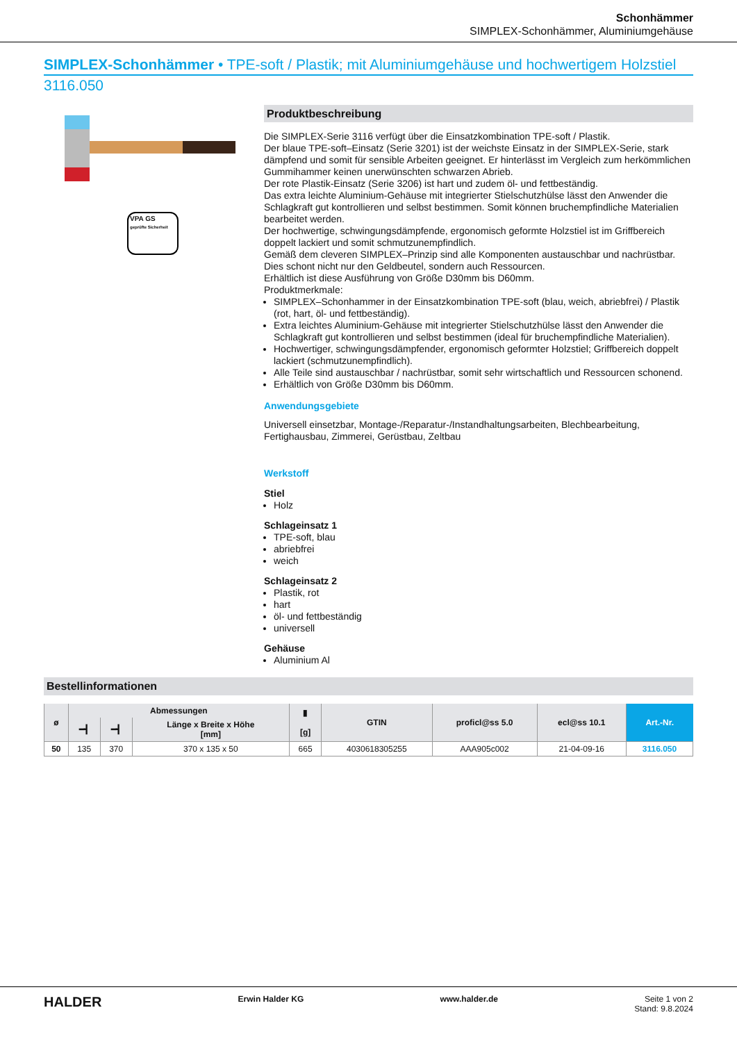Schonhämmer
SIMPLEX-Schonhämmer, Aluminiumgehäuse
SIMPLEX-Schonhämmer • TPE-soft / Plastik; mit Aluminiumgehäuse und hochwertigem Holzstiel
3116.050
VPA GS
geprüfte Sicherheit
Produktbeschreibung
Die SIMPLEX-Serie 3116 verfügt über die Einsatzkombination TPE-soft / Plastik.
Der blaue TPE-soft–Einsatz (Serie 3201) ist der weichste Einsatz in der SIMPLEX-Serie, stark dämpfend und somit für sensible Arbeiten geeignet. Er hinterlässt im Vergleich zum herkömmlichen Gummihammer keinen unerwünschten schwarzen Abrieb.
Der rote Plastik-Einsatz (Serie 3206) ist hart und zudem öl- und fettbeständig.
Das extra leichte Aluminium-Gehäuse mit integrierter Stielschutzhülse lässt den Anwender die Schlagkraft gut kontrollieren und selbst bestimmen. Somit können bruchempfindliche Materialien bearbeitet werden.
Der hochwertige, schwingungsdämpfende, ergonomisch geformte Holzstiel ist im Griffbereich doppelt lackiert und somit schmutzunempfindlich.
Gemäß dem cleveren SIMPLEX–Prinzip sind alle Komponenten austauschbar und nachrüstbar. Dies schont nicht nur den Geldbeutel, sondern auch Ressourcen.
Erhältlich ist diese Ausführung von Größe D30mm bis D60mm.
Produktmerkmale:
SIMPLEX–Schonhammer in der Einsatzkombination TPE-soft (blau, weich, abriebfrei) / Plastik (rot, hart, öl- und fettbeständig).
Extra leichtes Aluminium-Gehäuse mit integrierter Stielschutzhülse lässt den Anwender die Schlagkraft gut kontrollieren und selbst bestimmen (ideal für bruchempfindliche Materialien).
Hochwertiger, schwingungsdämpfender, ergonomisch geformter Holzstiel; Griffbereich doppelt lackiert (schmutzunempfindlich).
Alle Teile sind austauschbar / nachrüstbar, somit sehr wirtschaftlich und Ressourcen schonend.
Erhältlich von Größe D30mm bis D60mm.
Anwendungsgebiete
Universell einsetzbar, Montage-/Reparatur-/Instandhaltungsarbeiten, Blechbearbeitung, Fertighausbau, Zimmerei, Gerüstbau, Zeltbau
Werkstoff
Stiel
Holz
Schlageinsatz 1
TPE-soft, blau
abriebfrei
weich
Schlageinsatz 2
Plastik, rot
hart
öl- und fettbeständig
universell
Gehäuse
Aluminium Al
Bestellinformationen
| ø | Abmessungen | | | ▮ [g] | GTIN | proficl@ss 5.0 | ecl@ss 10.1 | Art.-Nr. |
| --- | --- | --- | --- | --- | --- | --- | --- | --- |
| | ━┫ | ━┫ | Länge x Breite x Höhe [mm] | | | | | |
| 50 | 135 | 370 | 370 x 135 x 50 | 665 | 4030618305255 | AAA905c002 | 21-04-09-16 | 3116.050 |
HALDER Erwin Halder KG www.halder.de Seite 1 von 2
Stand: 9.8.2024